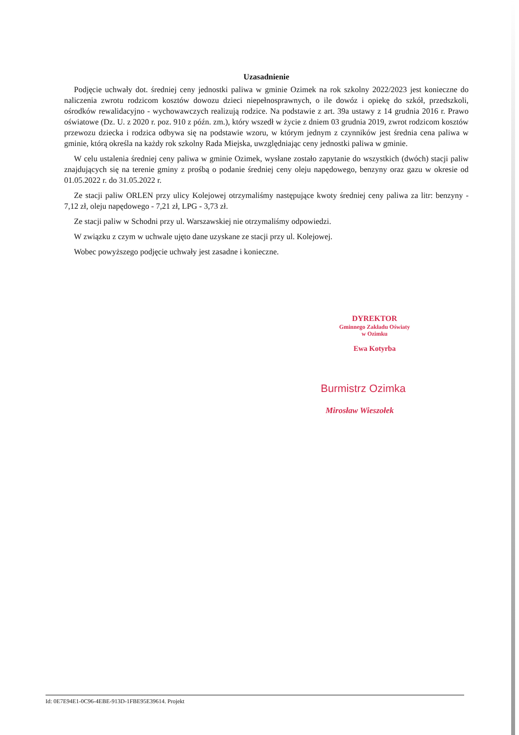Uzasadnienie
Podjęcie uchwały dot. średniej ceny jednostki paliwa w gminie Ozimek na rok szkolny 2022/2023 jest konieczne do naliczenia zwrotu rodzicom kosztów dowozu dzieci niepełnosprawnych, o ile dowóz i opiekę do szkół, przedszkoli, ośrodków rewalidacyjno - wychowawczych realizują rodzice. Na podstawie z art. 39a ustawy z 14 grudnia 2016 r. Prawo oświatowe (Dz. U. z 2020 r. poz. 910 z późn. zm.), który wszedł w życie z dniem 03 grudnia 2019, zwrot rodzicom kosztów przewozu dziecka i rodzica odbywa się na podstawie wzoru, w którym jednym z czynników jest średnia cena paliwa w gminie, którą określa na każdy rok szkolny Rada Miejska, uwzględniając ceny jednostki paliwa w gminie.
W celu ustalenia średniej ceny paliwa w gminie Ozimek, wysłane zostało zapytanie do wszystkich (dwóch) stacji paliw znajdujących się na terenie gminy z prośbą o podanie średniej ceny oleju napędowego, benzyny oraz gazu w okresie od 01.05.2022 r. do 31.05.2022 r.
Ze stacji paliw ORLEN przy ulicy Kolejowej otrzymaliśmy następujące kwoty średniej ceny paliwa za litr: benzyny - 7,12 zł, oleju napędowego - 7,21 zł, LPG - 3,73 zł.
Ze stacji paliw w Schodni przy ul. Warszawskiej nie otrzymaliśmy odpowiedzi.
W związku z czym w uchwale ujęto dane uzyskane ze stacji przy ul. Kolejowej.
Wobec powyższego podjęcie uchwały jest zasadne i konieczne.
DYREKTOR
Gminnego Zakładu Oświaty
w Ozimku
Ewa Kotyrba
Burmistrz Ozimka
Mirosław Wieszołek
Id: 0E7E94E1-0C96-4EBE-913D-1FBE95E39614. Projekt